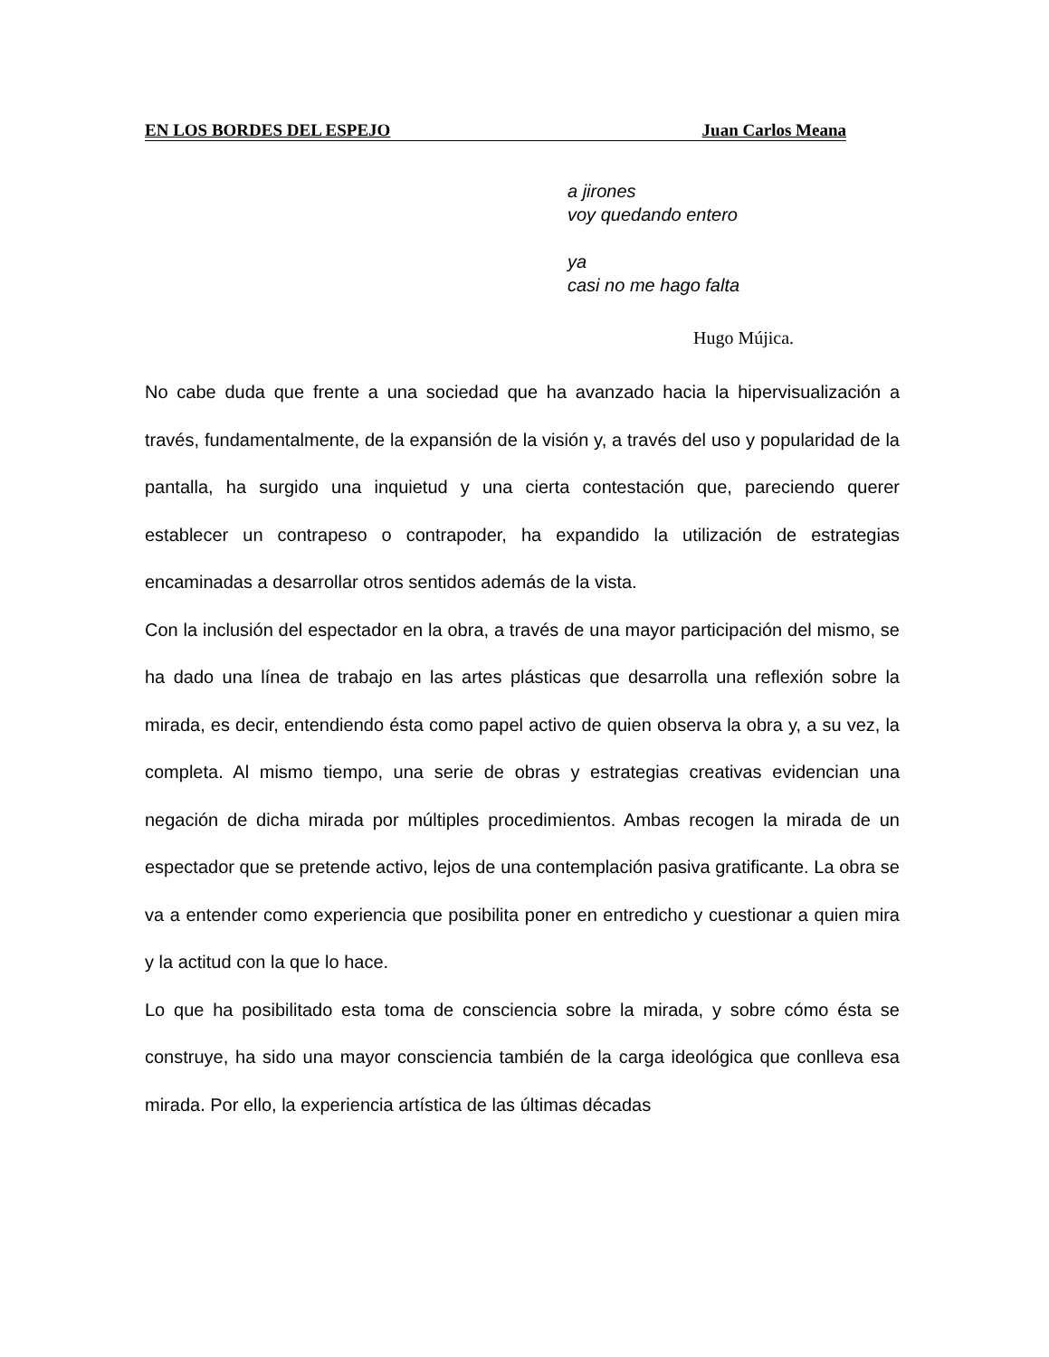EN LOS BORDES DEL ESPEJO Juan Carlos Meana
a jirones
voy quedando entero
ya
casi no me hago falta
Hugo Mújica.
No cabe duda que frente a una sociedad que ha avanzado hacia la hipervisualización a través, fundamentalmente, de la expansión de la visión y, a través del uso y popularidad de la pantalla, ha surgido una inquietud y una cierta contestación que, pareciendo querer establecer un contrapeso o contrapoder, ha expandido la utilización de estrategias encaminadas a desarrollar otros sentidos además de la vista.
Con la inclusión del espectador en la obra, a través de una mayor participación del mismo, se ha dado una línea de trabajo en las artes plásticas que desarrolla una reflexión sobre la mirada, es decir, entendiendo ésta como papel activo de quien observa la obra y, a su vez, la completa. Al mismo tiempo, una serie de obras y estrategias creativas evidencian una negación de dicha mirada por múltiples procedimientos. Ambas recogen la mirada de un espectador que se pretende activo, lejos de una contemplación pasiva gratificante. La obra se va a entender como experiencia que posibilita poner en entredicho y cuestionar a quien mira y la actitud con la que lo hace.
Lo que ha posibilitado esta toma de consciencia sobre la mirada, y sobre cómo ésta se construye, ha sido una mayor consciencia también de la carga ideológica que conlleva esa mirada. Por ello, la experiencia artística de las últimas décadas